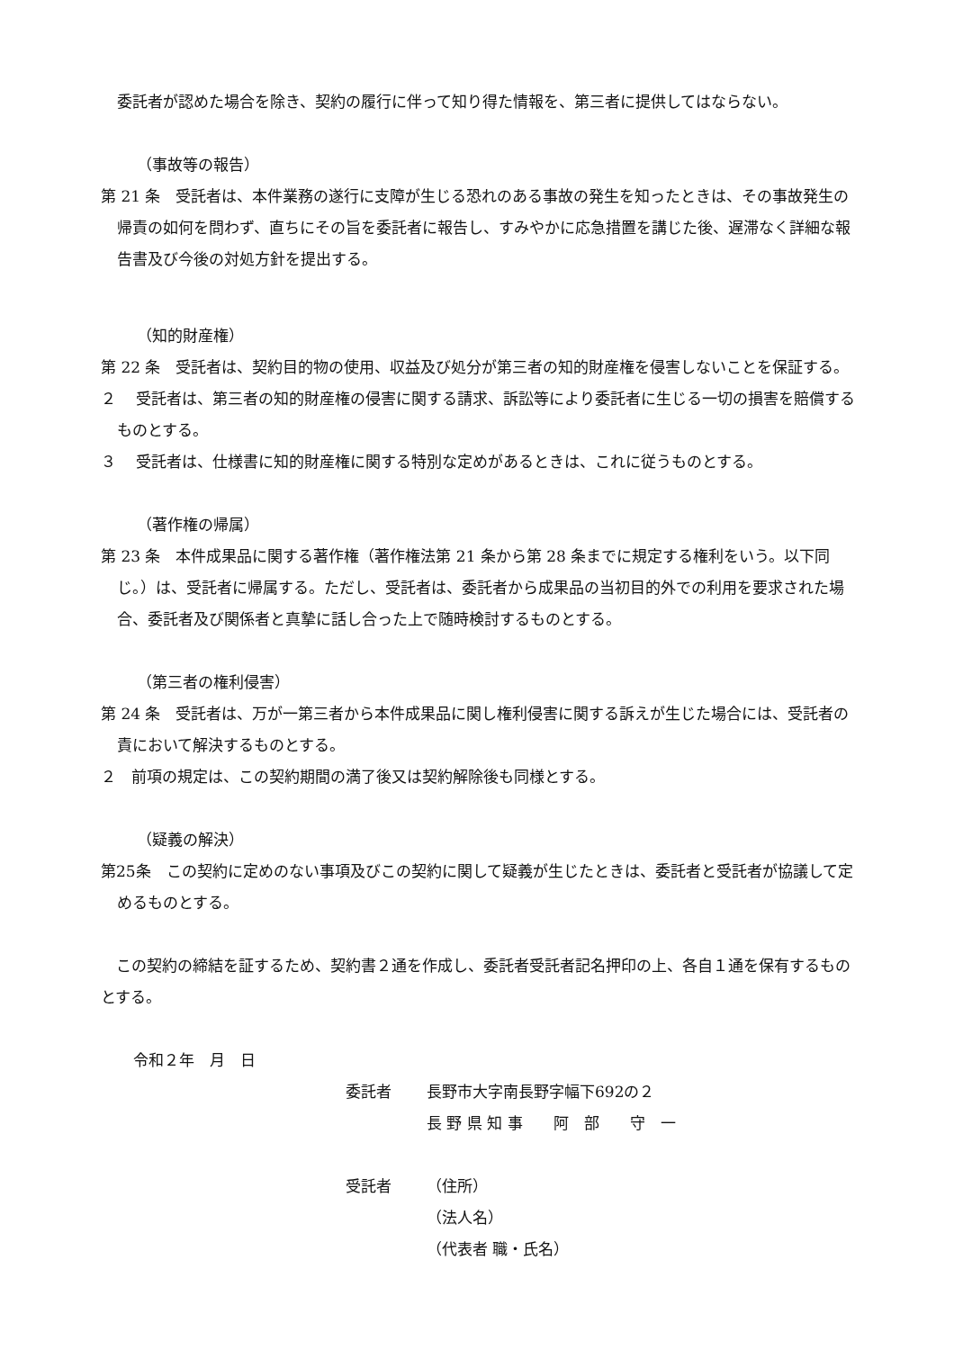委託者が認めた場合を除き、契約の履行に伴って知り得た情報を、第三者に提供してはならない。
（事故等の報告）
第 21 条　受託者は、本件業務の遂行に支障が生じる恐れのある事故の発生を知ったときは、その事故発生の帰責の如何を問わず、直ちにその旨を委託者に報告し、すみやかに応急措置を講じた後、遅滞なく詳細な報告書及び今後の対処方針を提出する。
（知的財産権）
第 22 条　受託者は、契約目的物の使用、収益及び処分が第三者の知的財産権を侵害しないことを保証する。
２　 受託者は、第三者の知的財産権の侵害に関する請求、訴訟等により委託者に生じる一切の損害を賠償するものとする。
３　 受託者は、仕様書に知的財産権に関する特別な定めがあるときは、これに従うものとする。
（著作権の帰属）
第 23 条　本件成果品に関する著作権（著作権法第 21 条から第 28 条までに規定する権利をいう。以下同じ。）は、受託者に帰属する。ただし、受託者は、委託者から成果品の当初目的外での利用を要求された場合、委託者及び関係者と真摯に話し合った上で随時検討するものとする。
（第三者の権利侵害）
第 24 条　受託者は、万が一第三者から本件成果品に関し権利侵害に関する訴えが生じた場合には、受託者の責において解決するものとする。
２　前項の規定は、この契約期間の満了後又は契約解除後も同様とする。
（疑義の解決）
第25条　この契約に定めのない事項及びこの契約に関して疑義が生じたときは、委託者と受託者が協議して定めるものとする。
　この契約の締結を証するため、契約書２通を作成し、委託者受託者記名押印の上、各自１通を保有するものとする。
令和２年　月　日
委託者 長野市大字南長野字幅下692の２
長 野 県 知 事　　阿　部　　守　一
受託者 （住所）
（法人名）
（代表者 職・氏名）